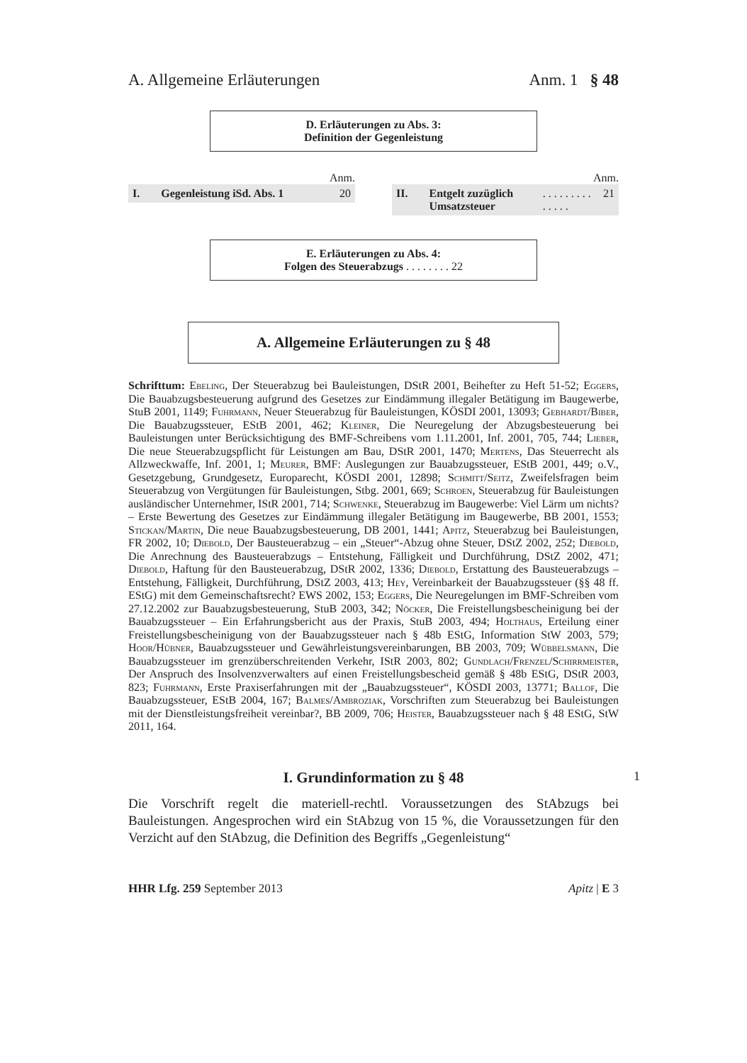A. Allgemeine Erläuterungen Anm. 1 § 48
D. Erläuterungen zu Abs. 3:
Definition der Gegenleistung
Anm.
I. Gegenleistung iSd. Abs. 1 20
Anm.
II. Entgelt zuzüglich Umsatzsteuer . . . . . . . . . . . . . . 21
E. Erläuterungen zu Abs. 4:
Folgen des Steuerabzugs . . . . . . . . 22
A. Allgemeine Erläuterungen zu § 48
Schrifttum: Ebeling, Der Steuerabzug bei Bauleistungen, DStR 2001, Beihefter zu Heft 51-52; Eggers, Die Bauabzugsbesteuerung aufgrund des Gesetzes zur Eindämmung illegaler Betätigung im Baugewerbe, StuB 2001, 1149; Fuhrmann, Neuer Steuerabzug für Bauleistungen, KÖSDI 2001, 13093; Gebhardt/Biber, Die Bauabzugssteuer, EStB 2001, 462; Kleiner, Die Neuregelung der Abzugsbesteuerung bei Bauleistungen unter Berücksichtigung des BMF-Schreibens vom 1.11.2001, Inf. 2001, 705, 744; Lieber, Die neue Steuerabzugspflicht für Leistungen am Bau, DStR 2001, 1470; Mertens, Das Steuerrecht als Allzweckwaffe, Inf. 2001, 1; Meurer, BMF: Auslegungen zur Bauabzugssteuer, EStB 2001, 449; o.V., Gesetzgebung, Grundgesetz, Europarecht, KÖSDI 2001, 12898; Schmitt/Seitz, Zweifelsfragen beim Steuerabzug von Vergütungen für Bauleistungen, Stbg. 2001, 669; Schroen, Steuerabzug für Bauleistungen ausländischer Unternehmer, IStR 2001, 714; Schwenke, Steuerabzug im Baugewerbe: Viel Lärm um nichts? – Erste Bewertung des Gesetzes zur Eindämmung illegaler Betätigung im Baugewerbe, BB 2001, 1553; Stickan/Martin, Die neue Bauabzugsbesteuerung, DB 2001, 1441; Apitz, Steuerabzug bei Bauleistungen, FR 2002, 10; Diebold, Der Bausteuerabzug – ein „Steuer“-Abzug ohne Steuer, DStZ 2002, 252; Diebold, Die Anrechnung des Bausteuerabzugs – Entstehung, Fälligkeit und Durchführung, DStZ 2002, 471; Diebold, Haftung für den Bausteuerabzug, DStR 2002, 1336; Diebold, Erstattung des Bausteuerabzugs – Entstehung, Fälligkeit, Durchführung, DStZ 2003, 413; Hey, Vereinbarkeit der Bauabzugssteuer (§§ 48 ff. EStG) mit dem Gemeinschaftsrecht? EWS 2002, 153; Eggers, Die Neuregelungen im BMF-Schreiben vom 27.12.2002 zur Bauabzugsbesteuerung, StuB 2003, 342; Nöcker, Die Freistellungsbescheinigung bei der Bauabzugssteuer – Ein Erfahrungsbericht aus der Praxis, StuB 2003, 494; Holthaus, Erteilung einer Freistellungsbescheinigung von der Bauabzugssteuer nach § 48b EStG, Information StW 2003, 579; Hoor/Hübner, Bauabzugssteuer und Gewährleistungsvereinbarungen, BB 2003, 709; Wübbelsmann, Die Bauabzugssteuer im grenzüberschreitenden Verkehr, IStR 2003, 802; Gundlach/Frenzel/Schirrmeister, Der Anspruch des Insolvenzverwalters auf einen Freistellungsbescheid gemäß § 48b EStG, DStR 2003, 823; Fuhrmann, Erste Praxiserfahrungen mit der „Bauabzugssteuer“, KÖSDI 2003, 13771; Ballof, Die Bauabzugssteuer, EStB 2004, 167; Balmes/Ambroziak, Vorschriften zum Steuerabzug bei Bauleistungen mit der Dienstleistungsfreiheit vereinbar?, BB 2009, 706; Heister, Bauabzugssteuer nach § 48 EStG, StW 2011, 164.
I. Grundinformation zu § 48 1
Die Vorschrift regelt die materiell-rechtl. Voraussetzungen des StAbzugs bei Bauleistungen. Angesprochen wird ein StAbzug von 15 %, die Voraussetzungen für den Verzicht auf den StAbzug, die Definition des Begriffs „Gegenleistung“
HHR Lfg. 259 September 2013 Apitz | E 3